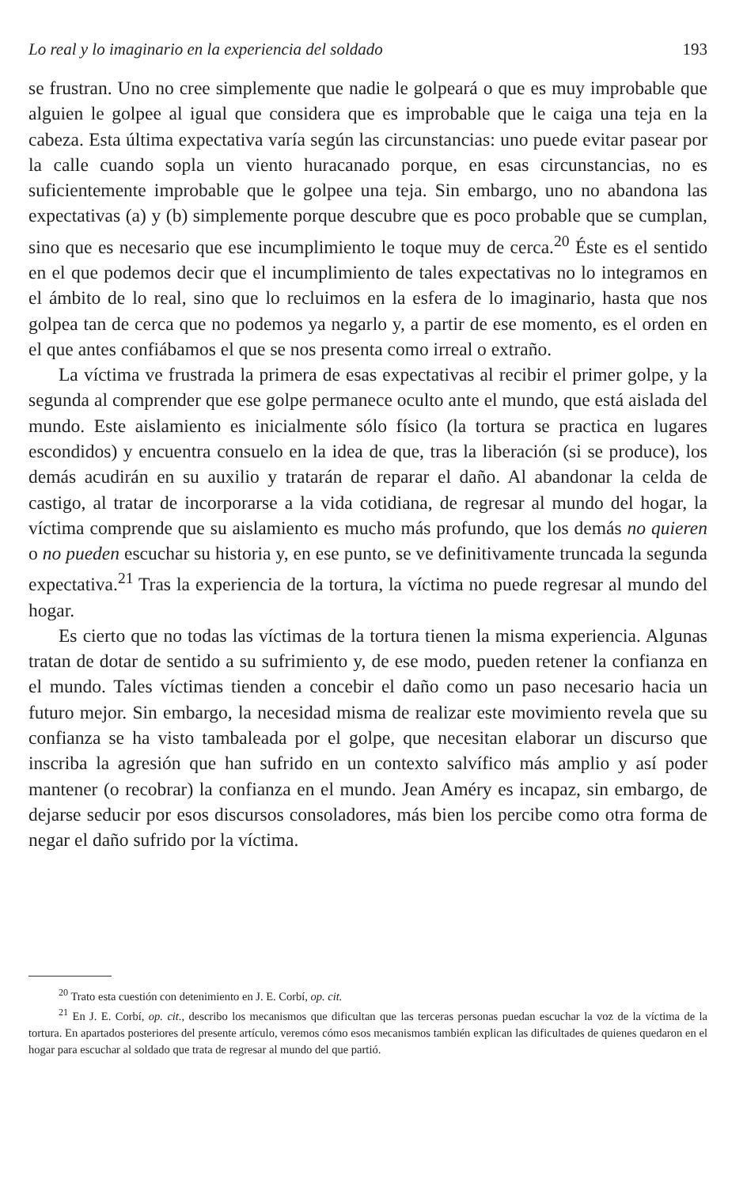Lo real y lo imaginario en la experiencia del soldado 193
se frustran. Uno no cree simplemente que nadie le golpeará o que es muy improbable que alguien le golpee al igual que considera que es improbable que le caiga una teja en la cabeza. Esta última expectativa varía según las circunstancias: uno puede evitar pasear por la calle cuando sopla un viento huracanado porque, en esas circunstancias, no es suficientemente improbable que le golpee una teja. Sin embargo, uno no abandona las expectativas (a) y (b) simplemente porque descubre que es poco probable que se cumplan, sino que es necesario que ese incumplimiento le toque muy de cerca.<sup>20</sup> Éste es el sentido en el que podemos decir que el incumplimiento de tales expectativas no lo integramos en el ámbito de lo real, sino que lo recluimos en la esfera de lo imaginario, hasta que nos golpea tan de cerca que no podemos ya negarlo y, a partir de ese momento, es el orden en el que antes confiábamos el que se nos presenta como irreal o extraño.
La víctima ve frustrada la primera de esas expectativas al recibir el primer golpe, y la segunda al comprender que ese golpe permanece oculto ante el mundo, que está aislada del mundo. Este aislamiento es inicialmente sólo físico (la tortura se practica en lugares escondidos) y encuentra consuelo en la idea de que, tras la liberación (si se produce), los demás acudirán en su auxilio y tratarán de reparar el daño. Al abandonar la celda de castigo, al tratar de incorporarse a la vida cotidiana, de regresar al mundo del hogar, la víctima comprende que su aislamiento es mucho más profundo, que los demás no quieren o no pueden escuchar su historia y, en ese punto, se ve definitivamente truncada la segunda expectativa.<sup>21</sup> Tras la experiencia de la tortura, la víctima no puede regresar al mundo del hogar.
Es cierto que no todas las víctimas de la tortura tienen la misma experiencia. Algunas tratan de dotar de sentido a su sufrimiento y, de ese modo, pueden retener la confianza en el mundo. Tales víctimas tienden a concebir el daño como un paso necesario hacia un futuro mejor. Sin embargo, la necesidad misma de realizar este movimiento revela que su confianza se ha visto tambaleada por el golpe, que necesitan elaborar un discurso que inscriba la agresión que han sufrido en un contexto salvífico más amplio y así poder mantener (o recobrar) la confianza en el mundo. Jean Améry es incapaz, sin embargo, de dejarse seducir por esos discursos consoladores, más bien los percibe como otra forma de negar el daño sufrido por la víctima.
<sup>20</sup> Trato esta cuestión con detenimiento en J. E. Corbí, op. cit.
<sup>21</sup> En J. E. Corbí, op. cit., describo los mecanismos que dificultan que las terceras personas puedan escuchar la voz de la víctima de la tortura. En apartados posteriores del presente artículo, veremos cómo esos mecanismos también explican las dificultades de quienes quedaron en el hogar para escuchar al soldado que trata de regresar al mundo del que partió.